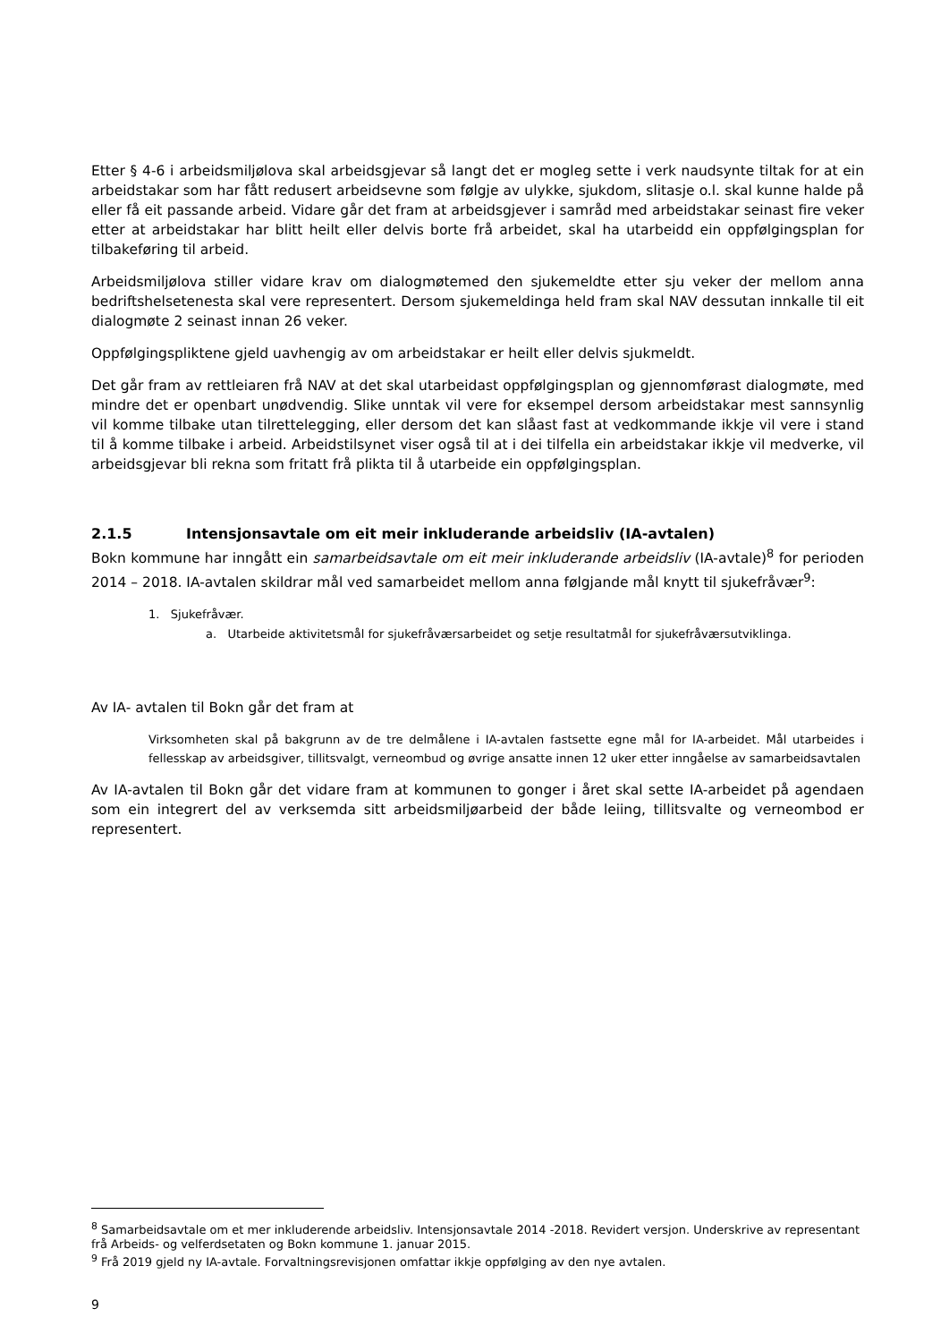Etter § 4-6 i arbeidsmiljølova skal arbeidsgjevar så langt det er mogleg sette i verk naudsynte tiltak for at ein arbeidstakar som har fått redusert arbeidsevne som følgje av ulykke, sjukdom, slitasje o.l. skal kunne halde på eller få eit passande arbeid. Vidare går det fram at arbeidsgjever i samråd med arbeidstakar seinast fire veker etter at arbeidstakar har blitt heilt eller delvis borte frå arbeidet, skal ha utarbeidd ein oppfølgingsplan for tilbakeføring til arbeid.
Arbeidsmiljølova stiller vidare krav om dialogmøtemed den sjukemeldte etter sju veker der mellom anna bedriftshelsetenesta skal vere representert. Dersom sjukemeldinga held fram skal NAV dessutan innkalle til eit dialogmøte 2 seinast innan 26 veker.
Oppfølgingspliktene gjeld uavhengig av om arbeidstakar er heilt eller delvis sjukmeldt.
Det går fram av rettleiaren frå NAV at det skal utarbeidast oppfølgingsplan og gjennomførast dialogmøte, med mindre det er openbart unødvendig. Slike unntak vil vere for eksempel dersom arbeidstakar mest sannsynlig vil komme tilbake utan tilrettelegging, eller dersom det kan slåast fast at vedkommande ikkje vil vere i stand til å komme tilbake i arbeid. Arbeidstilsynet viser også til at i dei tilfella ein arbeidstakar ikkje vil medverke, vil arbeidsgjevar bli rekna som fritatt frå plikta til å utarbeide ein oppfølgingsplan.
2.1.5 Intensjonsavtale om eit meir inkluderande arbeidsliv (IA-avtalen)
Bokn kommune har inngått ein samarbeidsavtale om eit meir inkluderande arbeidsliv (IA-avtale)<sup>8</sup> for perioden 2014 – 2018. IA-avtalen skildrar mål ved samarbeidet mellom anna følgjande mål knytt til sjukefråvær<sup>9</sup>:
1. Sjukefråvær.
a. Utarbeide aktivitetsmål for sjukefråværsarbeidet og setje resultatmål for sjukefråværsutviklinga.
Av IA- avtalen til Bokn går det fram at
Virksomheten skal på bakgrunn av de tre delmålene i IA-avtalen fastsette egne mål for IA-arbeidet. Mål utarbeides i fellesskap av arbeidsgiver, tillitsvalgt, verneombud og øvrige ansatte innen 12 uker etter inngåelse av samarbeidsavtalen
Av IA-avtalen til Bokn går det vidare fram at kommunen to gonger i året skal sette IA-arbeidet på agendaen som ein integrert del av verksemda sitt arbeidsmiljøarbeid der både leiing, tillitsvalte og verneombod er representert.
<sup>8</sup> Samarbeidsavtale om et mer inkluderende arbeidsliv. Intensjonsavtale 2014 -2018. Revidert versjon. Underskrive av representant frå Arbeids- og velferdsetaten og Bokn kommune 1. januar 2015.
<sup>9</sup> Frå 2019 gjeld ny IA-avtale. Forvaltningsrevisjonen omfattar ikkje oppfølging av den nye avtalen.
9